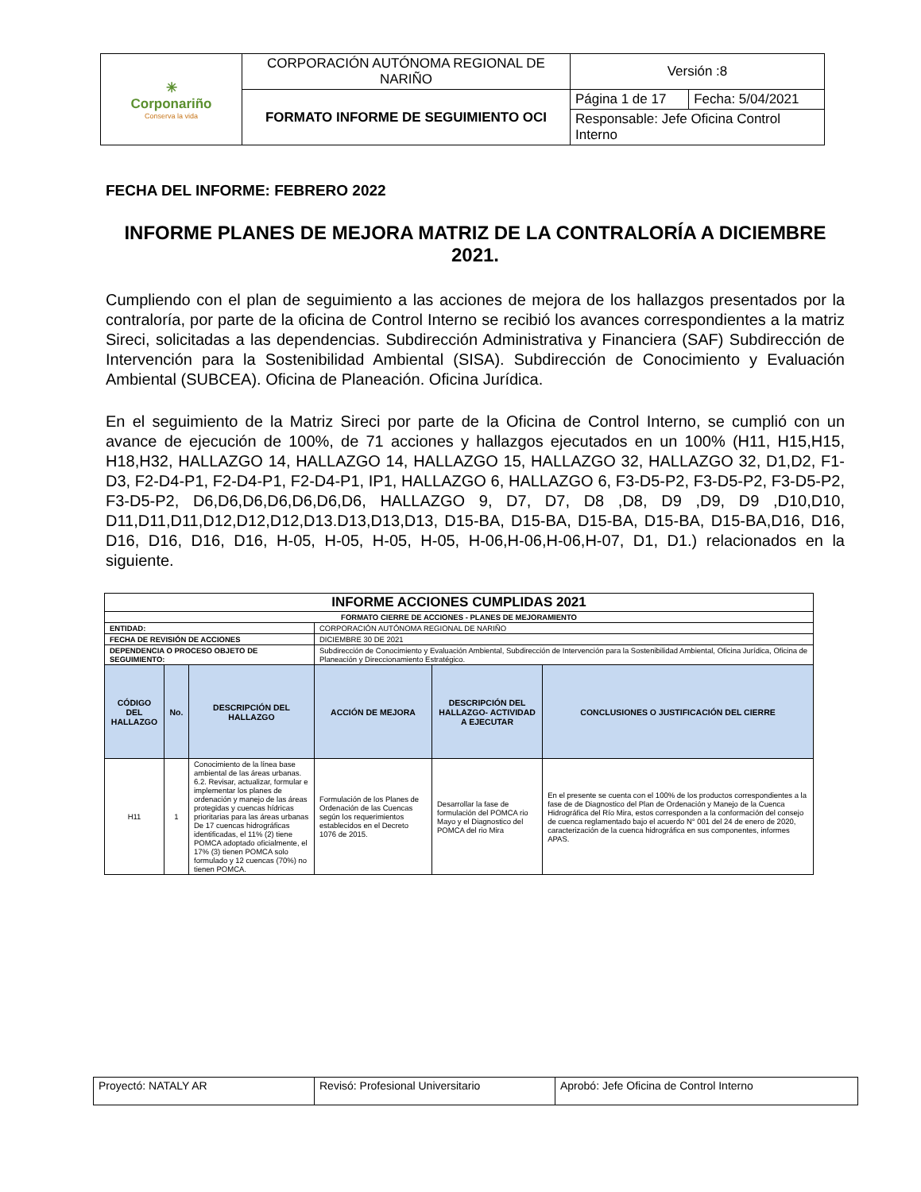| ✳ Corponariño Conserva la vida | CORPORACIÓN AUTÓNOMA REGIONAL DE NARIÑO | Versión :8 | |
| | FORMATO INFORME DE SEGUIMIENTO OCI | Página 1 de 17 | Fecha: 5/04/2021 |
| | | Responsable: Jefe Oficina Control Interno | |
FECHA DEL INFORME: FEBRERO 2022
INFORME PLANES DE MEJORA MATRIZ DE LA CONTRALORÍA A DICIEMBRE 2021.
Cumpliendo con el plan de seguimiento a las acciones de mejora de los hallazgos presentados por la contraloría, por parte de la oficina de Control Interno se recibió los avances correspondientes a la matriz Sireci, solicitadas a las dependencias. Subdirección Administrativa y Financiera (SAF) Subdirección de Intervención para la Sostenibilidad Ambiental (SISA). Subdirección de Conocimiento y Evaluación Ambiental (SUBCEA). Oficina de Planeación. Oficina Jurídica.
En el seguimiento de la Matriz Sireci por parte de la Oficina de Control Interno, se cumplió con un avance de ejecución de 100%, de 71 acciones y hallazgos ejecutados en un 100% (H11, H15,H15, H18,H32, HALLAZGO 14, HALLAZGO 14, HALLAZGO 15, HALLAZGO 32, HALLAZGO 32, D1,D2, F1-D3, F2-D4-P1, F2-D4-P1, F2-D4-P1, IP1, HALLAZGO 6, HALLAZGO 6, F3-D5-P2, F3-D5-P2, F3-D5-P2, F3-D5-P2, D6,D6,D6,D6,D6,D6,D6, HALLAZGO 9, D7, D7, D8 ,D8, D9 ,D9, D9 ,D10,D10, D11,D11,D11,D12,D12,D12,D13.D13,D13,D13, D15-BA, D15-BA, D15-BA, D15-BA, D15-BA,D16, D16, D16, D16, D16, D16, H-05, H-05, H-05, H-05, H-06,H-06,H-06,H-07, D1, D1.) relacionados en la siguiente.
| INFORME ACCIONES CUMPLIDAS 2021 | | | | | |
| --- | --- | --- | --- | --- | --- |
| FORMATO CIERRE DE ACCIONES - PLANES DE MEJORAMIENTO | | | | | |
| ENTIDAD: | | | CORPORACIÓN AUTÓNOMA REGIONAL DE NARIÑO | | |
| FECHA DE REVISIÓN DE ACCIONES | | | DICIEMBRE 30 DE 2021 | | |
| DEPENDENCIA O PROCESO OBJETO DE SEGUIMIENTO: | | | Subdirección de Conocimiento y Evaluación Ambiental, Subdirección de Intervención para la Sostenibilidad Ambiental, Oficina Jurídica, Oficina de Planeación y Direccionamiento Estratégico. | | |
| CÓDIGO DEL HALLAZGO | No. | DESCRIPCIÓN DEL HALLAZGO | ACCIÓN DE MEJORA | DESCRIPCIÓN DEL HALLAZGO- ACTIVIDAD A EJECUTAR | CONCLUSIONES O JUSTIFICACIÓN DEL CIERRE |
| H11 | 1 | Conocimiento de la línea base ambiental de las áreas urbanas. 6.2. Revisar, actualizar, formular e implementar los planes de ordenación y manejo de las áreas protegidas y cuencas hídricas prioritarias para las áreas urbanas De 17 cuencas hidrográficas identificadas, el 11% (2) tiene POMCA adoptado oficialmente, el 17% (3) tienen POMCA solo formulado y 12 cuencas (70%) no tienen POMCA. | Formulación de los Planes de Ordenación de las Cuencas según los requerimientos establecidos en el Decreto 1076 de 2015. | Desarrollar la fase de formulación del POMCA rio Mayo y el Diagnostico del POMCA del rio Mira | En el presente se cuenta con el 100% de los productos correspondientes a la fase de de Diagnostico del Plan de Ordenación y Manejo de la Cuenca Hidrográfica del Río Mira, estos corresponden a la conformación del consejo de cuenca reglamentado bajo el acuerdo N° 001 del 24 de enero de 2020, caracterización de la cuenca hidrográfica en sus componentes, informes APAS. |
| Proyectó: NATALY AR | Revisó: Profesional Universitario | Aprobó: Jefe Oficina de Control Interno |